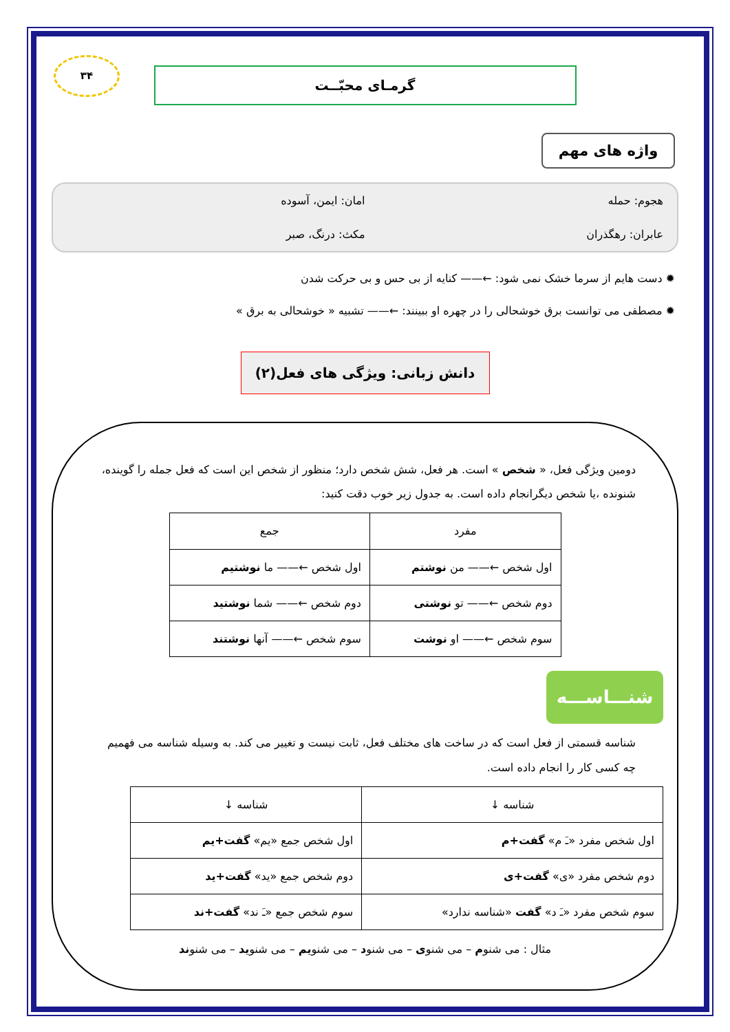۳۴
گرمـای محبّــت
واژه های مهم
هجوم: حمله
امان: ایمن، آسوده
عابران: رهگذران
مکث: درنگ، صبر
✹ دست هایم از سرما خشک نمی شود: ←—— کنایه از بی حس و بی حرکت شدن
✹ مصطفی می توانست برق خوشحالی را در چهره او ببینند: ←—— تشبیه « خوشحالی به برق »
دانش زبانی: ویژگی های فعل(۲)
دومین ویژگی فعل، « شخص » است. هر فعل، شش شخص دارد؛ منظور از شخص این است که فعل جمله را گوینده، شنونده ،یا شخص دیگرانجام داده است. به جدول زیر خوب دقت کنید:
| مفرد | جمع |
| --- | --- |
| اول شخص ←—— من نوشتم | اول شخص ←—— ما نوشتیم |
| دوم شخص ←—— تو نوشتی | دوم شخص ←—— شما نوشتید |
| سوم شخص ←—— او نوشت | سوم شخص ←—— آنها نوشتند |
شنـــاســـه
شناسه قسمتی از فعل است که در ساخت های مختلف فعل، ثابت نیست و تغییر می کند. به وسیله شناسه می فهمیم چه کسی کار را انجام داده است.
| شناسه ↓ | شناسه ↓ |
| --- | --- |
| اول شخص مفرد «ـَ م» گفت+م | اول شخص جمع «یم» گفت+یم |
| دوم شخص مفرد «ی» گفت+ی | دوم شخص جمع «ید» گفت+ید |
| سوم شخص مفرد «ـَ د» گفت «شناسه ندارد» | سوم شخص جمع «ـَ ند» گفت+ند |
مثال : می شنوم – می شنوی – می شنود – می شنویم – می شنوید – می شنوند